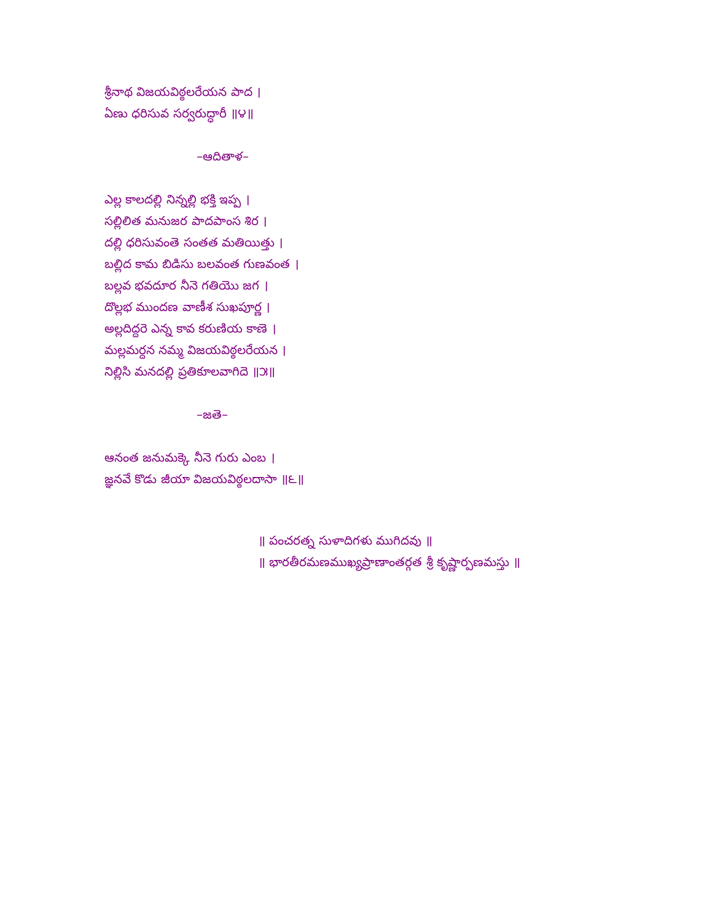శ్రీనాథ విజయవిఠ్ఠలరేయన పాద ।
ఏణు ధరిసువ సర్వరుద్ధారీ ॥౪॥
–ఆదితాళ–
ఎల్ల కాలదల్లి నిన్నల్లి భక్తి ఇప్ప ।
సల్లిలిత మనుజర పాదపాంస శిర ।
దల్లి ధరిసువంతె సంతత మతియిత్తు ।
బల్లిద కామ బిడిసు బలవంత గుణవంత ।
బల్లవ భవదూర నీనె గతియెు జగ ।
దొల్లభ ముందణ వాణీశ సుఖపూర్ణ ।
అల్లదిద్దరె ఎన్న కావ కరుణియ కాణె ।
మల్లమర్దన నమ్మ విజయవిఠ్ఠలరేయన ।
నిల్లిసి మనదల్లి ప్రతికూలవాగిదె ॥౫॥
–జతె–
ఆనంత జనుమక్కె నీనె గురు ఎంబ ।
జ్ఞనవే కొడు జీయా విజయవిఠ్ఠలదాసా ॥౬॥
॥ పంచరత్న సుళాదిగళు ముగిదవు ॥
॥ భారతీరమణముఖ్యప్రాణాంతర్గత శ్రీ కృష్ణార్పణమస్తు ॥